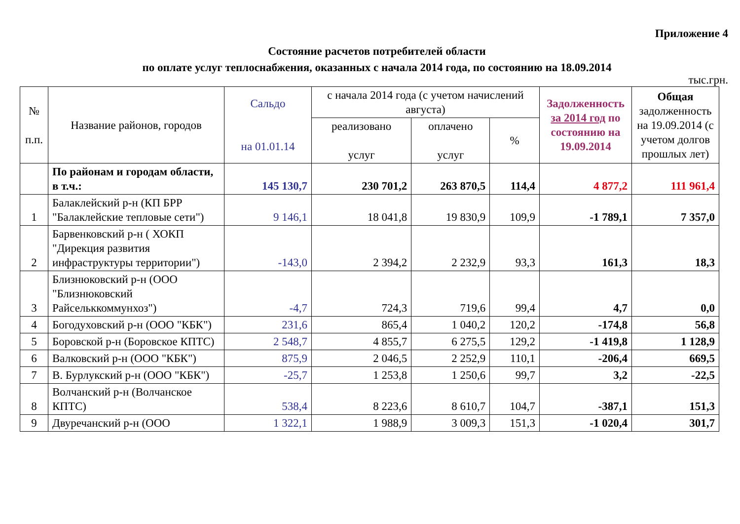Приложение 4
Состояние расчетов потребителей области
по оплате услуг теплоснабжения, оказанных с начала 2014 года, по состоянию на 18.09.2014
тыс.грн.
| № п.п. | Название районов, городов | Сальдо на 01.01.14 | с начала 2014 года (с учетом начислений августа) | | | Задолженность за 2014 год по состоянию на 19.09.2014 | Общая задолженность на 19.09.2014 (с учетом долгов прошлых лет) |
| --- | --- | --- | --- | --- | --- | --- | --- |
| | | | реализовано услуг | оплачено услуг | % | | |
| | По районам и городам области, в т.ч.: | 145 130,7 | 230 701,2 | 263 870,5 | 114,4 | 4 877,2 | 111 961,4 |
| 1 | Балаклейский р-н (КП БРР "Балаклейские тепловые сети") | 9 146,1 | 18 041,8 | 19 830,9 | 109,9 | -1 789,1 | 7 357,0 |
| 2 | Барвенковский р-н ( ХОКП "Дирекция развития инфраструктуры территории") | -143,0 | 2 394,2 | 2 232,9 | 93,3 | 161,3 | 18,3 |
| 3 | Близнюковский р-н (ООО "Близнюковский Райсельккоммунхоз") | -4,7 | 724,3 | 719,6 | 99,4 | 4,7 | 0,0 |
| 4 | Богодуховский р-н (ООО "КБК") | 231,6 | 865,4 | 1 040,2 | 120,2 | -174,8 | 56,8 |
| 5 | Боровской р-н (Боровское КПТС) | 2 548,7 | 4 855,7 | 6 275,5 | 129,2 | -1 419,8 | 1 128,9 |
| 6 | Валковский р-н (ООО "КБК") | 875,9 | 2 046,5 | 2 252,9 | 110,1 | -206,4 | 669,5 |
| 7 | В. Бурлукский р-н (ООО "КБК") | -25,7 | 1 253,8 | 1 250,6 | 99,7 | 3,2 | -22,5 |
| 8 | Волчанский р-н (Волчанское КПТС) | 538,4 | 8 223,6 | 8 610,7 | 104,7 | -387,1 | 151,3 |
| 9 | Двуречанский р-н (ООО | 1 322,1 | 1 988,9 | 3 009,3 | 151,3 | -1 020,4 | 301,7 |